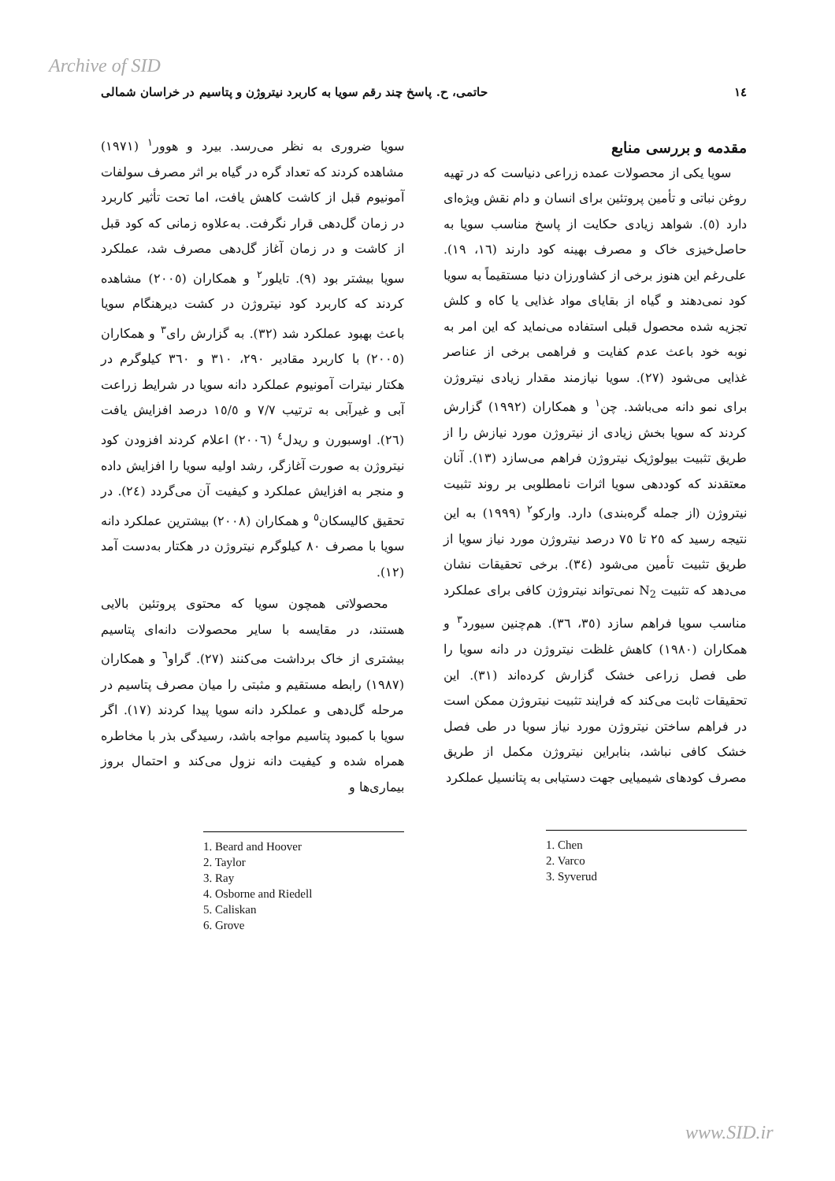Archive of SID
١٤ حاتمی، ح. پاسخ چند رقم سویا به کاربرد نیتروژن و پتاسیم در خراسان شمالی
مقدمه و بررسی منابع
سویا یکی از محصولات عمده زراعی دنیاست که در تهیه روغن نباتی و تأمین پروتئین برای انسان و دام نقش ویژه‌ای دارد (٥). شواهد زیادی حکایت از پاسخ مناسب سویا به حاصل‌خیزی خاک و مصرف بهینه کود دارند (١٦، ١٩). علی‌رغم این هنوز برخی از کشاورزان دنیا مستقیماً به سویا کود نمی‌دهند و گیاه از بقایای مواد غذایی یا کاه و کلش تجزیه شده محصول قبلی استفاده می‌نماید که این امر به نوبه خود باعث عدم کفایت و فراهمی برخی از عناصر غذایی می‌شود (٢٧). سویا نیازمند مقدار زیادی نیتروژن برای نمو دانه می‌باشد. چن<sup>١</sup> و همکاران (١٩٩٢) گزارش کردند که سویا بخش زیادی از نیتروژن مورد نیازش را از طریق تثبیت بیولوژیک نیتروژن فراهم می‌سازد (١٣). آنان معتقدند که کوددهی سویا اثرات نامطلوبی بر روند تثبیت نیتروژن (از جمله گره‌بندی) دارد. وارکو<sup>٢</sup> (١٩٩٩) به این نتیجه رسید که ٢٥ تا ٧٥ درصد نیتروژن مورد نیاز سویا از طریق تثبیت تأمین می‌شود (٣٤). برخی تحقیقات نشان می‌دهد که تثبیت N<sub>2</sub> نمی‌تواند نیتروژن کافی برای عملکرد مناسب سویا فراهم سازد (٣٥، ٣٦). هم‌چنین سیورد<sup>٣</sup> و همکاران (١٩٨٠) کاهش غلظت نیتروژن در دانه سویا را طی فصل زراعی خشک گزارش کرده‌اند (٣١). این تحقیقات ثابت می‌کند که فرایند تثبیت نیتروژن ممکن است در فراهم ساختن نیتروژن مورد نیاز سویا در طی فصل خشک کافی نباشد، بنابراین نیتروژن مکمل از طریق مصرف کودهای شیمیایی جهت دستیابی به پتانسیل عملکرد
1. Chen
2. Varco
3. Syverud
سویا ضروری به نظر می‌رسد. بیرد و هوور<sup>١</sup> (١٩٧١) مشاهده کردند که تعداد گره در گیاه بر اثر مصرف سولفات آمونیوم قبل از کاشت کاهش یافت، اما تحت تأثیر کاربرد در زمان گل‌دهی قرار نگرفت. به‌علاوه زمانی که کود قبل از کاشت و در زمان آغاز گل‌دهی مصرف شد، عملکرد سویا بیشتر بود (٩). تایلور<sup>٢</sup> و همکاران (٢٠٠٥) مشاهده کردند که کاربرد کود نیتروژن در کشت دیرهنگام سویا باعث بهبود عملکرد شد (٣٢). به گزارش رای<sup>٣</sup> و همکاران (٢٠٠٥) با کاربرد مقادیر ٢٩٠، ٣١٠ و ٣٦٠ کیلوگرم در هکتار نیترات آمونیوم عملکرد دانه سویا در شرایط زراعت آبی و غیرآبی به ترتیب ٧/٧ و ١٥/٥ درصد افزایش یافت (٢٦). اوسبورن و ریدل<sup>٤</sup> (٢٠٠٦) اعلام کردند افزودن کود نیتروژن به صورت آغازگر، رشد اولیه سویا را افزایش داده و منجر به افزایش عملکرد و کیفیت آن می‌گردد (٢٤). در تحقیق کالیسکان<sup>٥</sup> و همکاران (٢٠٠٨) بیشترین عملکرد دانه سویا با مصرف ٨٠ کیلوگرم نیتروژن در هکتار به‌دست آمد (١٢).
محصولاتی همچون سویا که محتوی پروتئین بالایی هستند، در مقایسه با سایر محصولات دانه‌ای پتاسیم بیشتری از خاک برداشت می‌کنند (٢٧). گراو<sup>٦</sup> و همکاران (١٩٨٧) رابطه مستقیم و مثبتی را میان مصرف پتاسیم در مرحله گل‌دهی و عملکرد دانه سویا پیدا کردند (١٧). اگر سویا با کمبود پتاسیم مواجه باشد، رسیدگی بذر با مخاطره همراه شده و کیفیت دانه نزول می‌کند و احتمال بروز بیماری‌ها و
1. Beard and Hoover
2. Taylor
3. Ray
4. Osborne and Riedell
5. Caliskan
6. Grove
www.SID.ir